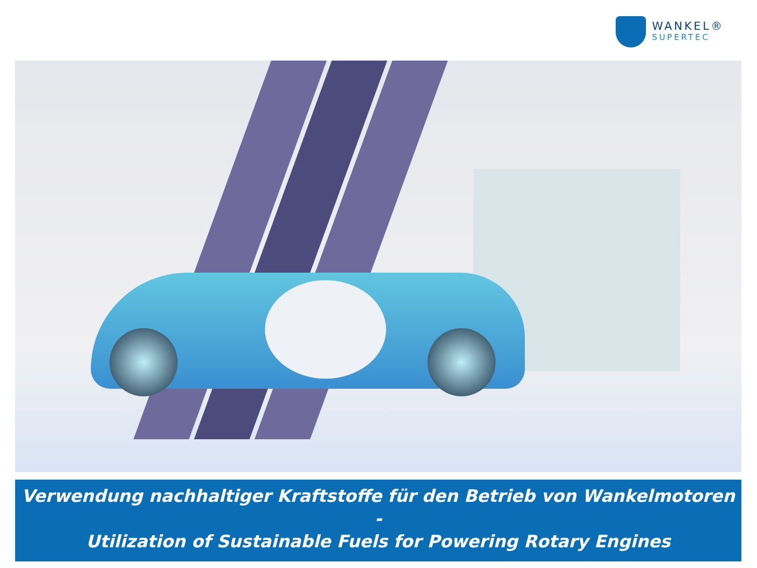WANKEL®
SUPERTEC
Verwendung nachhaltiger Kraftstoffe für den Betrieb von Wankelmotoren
-
Utilization of Sustainable Fuels for Powering Rotary Engines